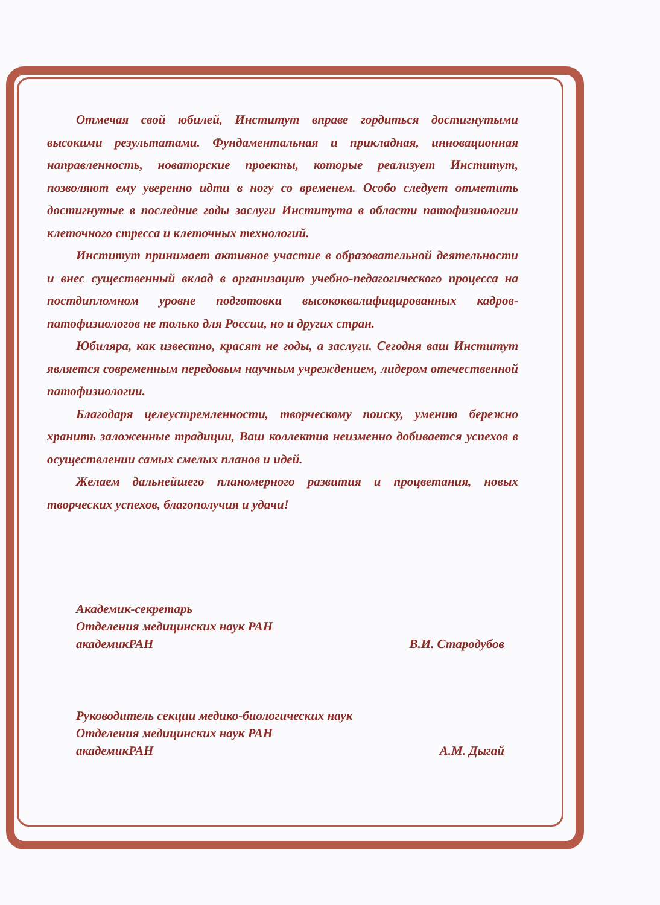Отмечая свой юбилей, Институт вправе гордиться достигнутыми высокими результатами. Фундаментальная и прикладная, инновационная направленность, новаторские проекты, которые реализует Институт, позволяют ему уверенно идти в ногу со временем. Особо следует отметить достигнутые в последние годы заслуги Института в области патофизиологии клеточного стресса и клеточных технологий.
Институт принимает активное участие в образовательной деятельности и внес существенный вклад в организацию учебно-педагогического процесса на постдипломном уровне подготовки высококвалифицированных кадров-патофизиологов не только для России, но и других стран.
Юбиляра, как известно, красят не годы, а заслуги. Сегодня ваш Институт является современным передовым научным учреждением, лидером отечественной патофизиологии.
Благодаря целеустремленности, творческому поиску, умению бережно хранить заложенные традиции, Ваш коллектив неизменно добивается успехов в осуществлении самых смелых планов и идей.
Желаем дальнейшего планомерного развития и процветания, новых творческих успехов, благополучия и удачи!
Академик-секретарь
Отделения медицинских наук РАН
академикРАН В.И. Стародубов
Руководитель секции медико-биологических наук
Отделения медицинских наук РАН
академикРАН А.М. Дыгай